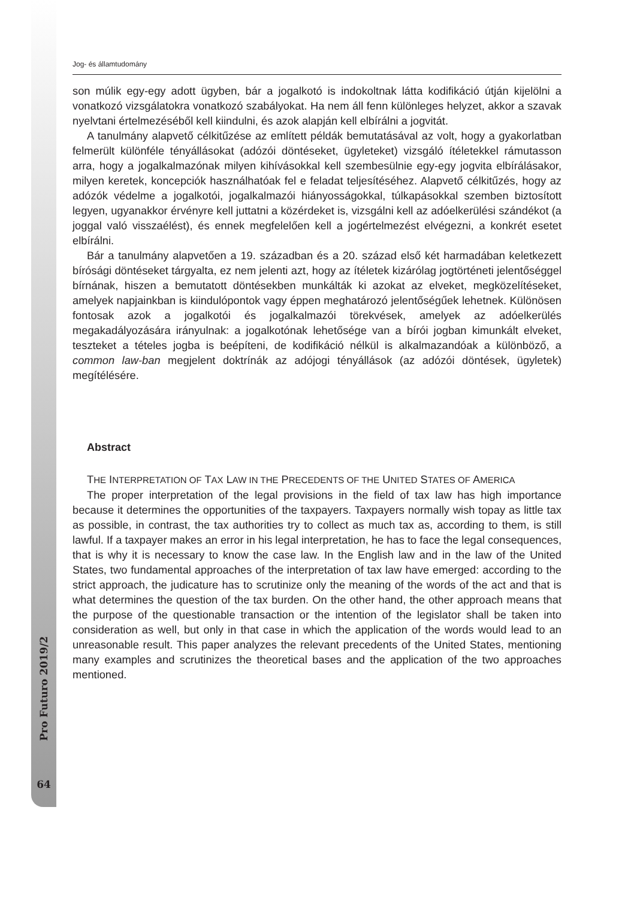Pro Futuro 2019/2
64
Jog- és államtudomány
son múlik egy-egy adott ügyben, bár a jogalkotó is indokoltnak látta kodifikáció útján kijelölni a vonatkozó vizsgálatokra vonatkozó szabályokat. Ha nem áll fenn különleges helyzet, akkor a szavak nyelvtani értelmezéséből kell kiindulni, és azok alapján kell elbírálni a jogvitát.
A tanulmány alapvető célkitűzése az említett példák bemutatásával az volt, hogy a gyakorlatban felmerült különféle tényállásokat (adózói döntéseket, ügyleteket) vizsgáló ítéletekkel rámutasson arra, hogy a jogalkalmazónak milyen kihívásokkal kell szembesülnie egy-egy jogvita elbírálásakor, milyen keretek, koncepciók használhatóak fel e feladat teljesítéséhez. Alapvető célkitűzés, hogy az adózók védelme a jogalkotói, jogalkalmazói hiányosságokkal, túlkapásokkal szemben biztosított legyen, ugyanakkor érvényre kell juttatni a közérdeket is, vizsgálni kell az adóelkerülési szándékot (a joggal való visszaélést), és ennek megfelelően kell a jogértelmezést elvégezni, a konkrét esetet elbírálni.
Bár a tanulmány alapvetően a 19. században és a 20. század első két harmadában keletkezett bírósági döntéseket tárgyalta, ez nem jelenti azt, hogy az ítéletek kizárólag jogtörténeti jelentőséggel bírnának, hiszen a bemutatott döntésekben munkálták ki azokat az elveket, megközelítéseket, amelyek napjainkban is kiindulópontok vagy éppen meghatározó jelentőségűek lehetnek. Különösen fontosak azok a jogalkotói és jogalkalmazói törekvések, amelyek az adóelkerülés megakadályozására irányulnak: a jogalkotónak lehetősége van a bírói jogban kimunkált elveket, teszteket a tételes jogba is beépíteni, de kodifikáció nélkül is alkalmazandóak a különböző, a common law-ban megjelent doktrínák az adójogi tényállások (az adózói döntések, ügyletek) megítélésére.
Abstract
THE INTERPRETATION OF TAX LAW IN THE PRECEDENTS OF THE UNITED STATES OF AMERICA
The proper interpretation of the legal provisions in the field of tax law has high importance because it determines the opportunities of the taxpayers. Taxpayers normally wish topay as little tax as possible, in contrast, the tax authorities try to collect as much tax as, according to them, is still lawful. If a taxpayer makes an error in his legal interpretation, he has to face the legal consequences, that is why it is necessary to know the case law. In the English law and in the law of the United States, two fundamental approaches of the interpretation of tax law have emerged: according to the strict approach, the judicature has to scrutinize only the meaning of the words of the act and that is what determines the question of the tax burden. On the other hand, the other approach means that the purpose of the questionable transaction or the intention of the legislator shall be taken into consideration as well, but only in that case in which the application of the words would lead to an unreasonable result. This paper analyzes the relevant precedents of the United States, mentioning many examples and scrutinizes the theoretical bases and the application of the two approaches mentioned.